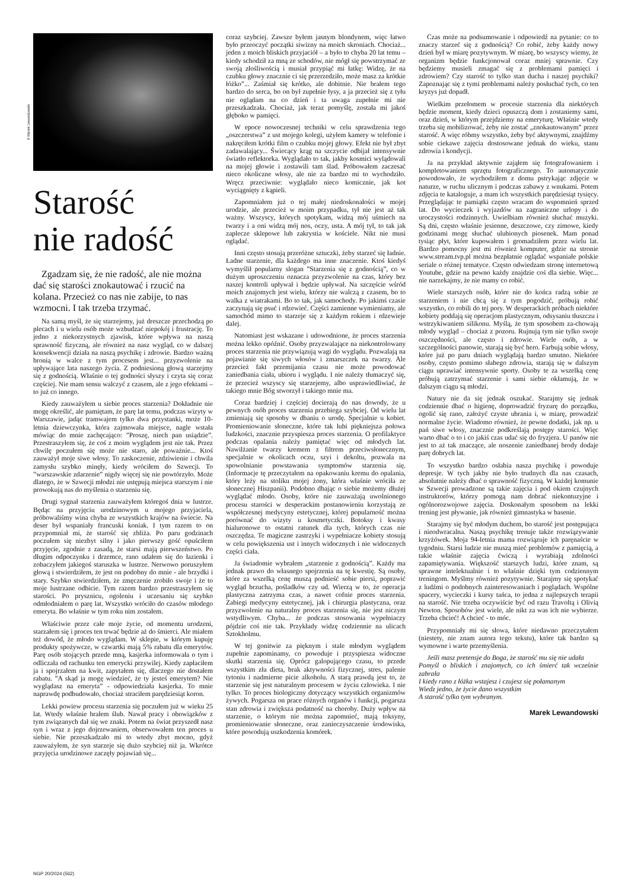© Marek Lewandowski
Starość
nie radość
Zgadzam się, że nie radość, ale nie można dać się starości znokautować i rzucić na kolana. Przecież co nas nie zabije, to nas wzmocni. I tak trzeba trzymać.
Na samą myśl, że się starzejemy, już dreszcze przechodzą po plecach i u wielu osób może wzbudzać niepokój i frustrację. To jedno z niekorzystnych zjawisk, które wpływa na naszą sprawność fizyczną, ale również na nasz wygląd, co w dalszej konsekwencji działa na naszą psychikę i zdrowie. Bardzo ważną bronią w walce z tym procesem jest... przyzwolenie na upływające lata naszego życia. Z podniesioną głową starzejmy się z godnością. Właśnie o tej godności słyszy i czyta się coraz częściej. Nie mam sensu walczyć z czasem, ale z jego efektami – to już co innego.
Kiedy zauważyłem u siebie proces starzenia? Dokładnie nie mogę określić, ale pamiętam, że parę lat temu, podczas wizyty w Warszawie, jadąc tramwajem tylko dwa przystanki, może 10-letnia dziewczynka, która zajmowała miejsce, nagle wstała mówiąc do mnie zachęcająco: ”Proszę, niech pan usiądzie”. Przestraszyłem się, że coś z moim wyglądem jest nie tak. Przez chwilę poczułem się może nie staro, ale poważnie... Ktoś zauważył moje siwe włosy. To zaskoczenie, zdziwienie i chwila zamysłu szybko minęły, kiedy wróciłem do Szwecji. To ”warszawskie zdarzenie” nigdy więcej się nie powtórzyło. Może dlatego, że w Szwecji młodzi nie ustępują miejsca starszym i nie prowokują nas do myślenia o starzeniu się.
Drugi sygnał starzenia zauważyłem któregoś dnia w lustrze. Będąc na przyjęciu urodzinowym u mojego przyjaciela, próbowaliśmy wina chyba ze wszystkich krajów na świecie. Na deser był wspaniały francuski koniak. I tym razem to on przypomniał mi, że starość się zbliża. Po paru godzinach poczułem się niezbyt silny i jako pierwszy gość opuściłem przyjęcie, zgodnie z zasadą, że starsi mają pierwszeństwo. Po długim odpoczynku i drzemce, rano udałem się do łazienki i zobaczyłem jakiegoś staruszka w lustrze. Nerwowo poruszyłem głową i stwierdziłem, że jest on podobny do mnie - ale brzydki i stary. Szybko stwierdziłem, że zmęczenie zrobiło swoje i że to moje lustrzane odbicie. Tym razem bardzo przestraszyłem się starości. Po prysznicu, ogoleniu i uczesaniu się szybko odmłodniałem o parę lat. Wszystko wróciło do czasów młodego emeryta. Bo właśnie w tym roku nim zostałem.
Właściwie przez całe moje życie, od momentu urodzeni, starzałem się i proces ten trwać będzie aż do śmierci. Ale miałem też dowód, że młodo wyglądam. W sklepie, w którym kupuję produkty spożywcze, w czwartki mają 5% rabatu dla emerytów. Parę osób stojących przede mną, kasjerka informowała o tym i odliczała od rachunku ten emeryckі przywilej. Kiedy zapłaciłem ja i spojrzałem na kwit, zapytałem się, dlaczego nie dostałem rabatu. ”A skąd ja mogę wiedzieć, że ty jesteś emerytem? Nie wyglądasz na emeryta” - odpowiedziała kasjerka. To mnie naprawdę podbudowało, chociaż straciłem parędziesiąt koron.
Lekki powiew procesu starzenia się poczułem już w wieku 25 lat. Wtedy właśnie brałem ślub. Nawał pracy i obowiązków z tym związanych dał się we znaki. Potem na świat przyszedł nasz syn i wraz z jego dojrzewaniem, obserwowałem ten proces u siebie. Nie przeszkadzało mi to wtedy zbyt mocno, gdyż zauważyłem, że syn starzeje się dużo szybciej niż ja. Wkrótce przyjęcia urodzinowe zaczęły pojawiań się...
coraz szybciej. Zawsze byłem jasnym blondynem, więc łatwo było przeoczyć początki siwizny na moich skroniach. Chociaż... jeden z moich bliskich przyjaciół – a było to chyba 20 lat temu –kiedy schodził za mną ze schodów, nie mógł się powstrzymać ze swoją złośliwością i musiał przypiąć mi łatkę: Widzę, że na czubku głowy znacznie ci się przerzedziło, może masz za krótkie łóżko”... Zaśmiał się krótko, ale dobitnie. Nie brałem tego bardzo do serca, bo on był zupełnie łysy, a ja przecież się z tyłu nie oglądam na co dzień i ta uwaga zupełnie mi nie przeszkadzała. Chociaż, jak teraz pomyślę, została mi jakoś głęboko w pamięci.
W epoce nowoczesnej techniki w celu sprawdzenia tego „oszczerstwa” z ust mojego kolegi, użyłem kamery w telefonie i nakręciłem krótki film o czubku mojej głowy. Efekt nie był zbyt zadawalający... Świecący krąg na szczycie odbijał intensywnie światło reflektorka. Wyglądało to tak, jakby kosmici wylądowali na mojej głowie i zostawili tam ślad. Próbowałem zaczesać nieco okoliczne włosy, ale nie za bardzo mi to wychodziło. Wręcz przeciwnie: wyglądało nieco komicznie, jak kot wyciągnięty z kąpieli.
Zapomniałem już o tej małej niedoskonałości w mojej urodzie, ale przecież w moim przypadku, tył nie jest aż tak ważny. Wszyscy, których spotykam, widzą mój uśmiech na twarzy i a oni widzą mój nos, oczy, usta. A mój tył, to tak jak zaplecze sklepowe lub zakrystia w kościele. Nikt nie musi oglądać.
Inni często stosują przeróżne sztuczki, żeby starzeć się ładnie. Ładne starzenie, dla każdego ma inne znaczenie. Ktoś kiedyś wymyślił popularny slogan ”Starzenia się z godnością”, co w dużym uproszczeniu oznacza przyzwolenie na czas, który bez naszej kontroli upływał i będzie upływał. Na szczęście wśród moich znajomych jest wielu, którzy nie walczą z czasem, bo to walka z wiatrakami. Bo to tak, jak samochody. Po jakimś czasie zaczynają się psuć i rdzewieć. Części zamienne wymieniamy, ale samochód mimo to starzeje się z każdym rokiem i rdzewieje dalej.
Natomiast jest wskazane i udowodnione, że proces starzenia można lekko opóźnić. Osoby przyzwalające na niekontrolowany proces starzenia nie przywiązują wagi do wyglądu. Pozwalają na pojawianie się siwych włosów i zmarszczek na twarzy. Ale przecież fakt przemijania czasu nie może powodować zaniedbania ciała, ubioru i wyglądu. I nie należy tłumaczyć się, że przecież wszyscy się starzejemy, albo usprawiedliwiać, że takiego mnie Bóg stworzył i takiego mnie ma.
Coraz bardziej i częściej docierają do nas dowody, że u pewnych osób proces starzenia przebiega szybciej. Od wielu lat zmieniają się sposoby w dbaniu o urodę. Specjalnie u kobiet. Promieniowanie słoneczne, które tak lubi piękniejsza połowa ludzkości, znacznie przyspiesza proces starzenia. O profilaktyce podczas opalania należy pamiętać więc od młodych lat. Nawilżanie twarzy kremem z filtrem przeciwsłonecznym, specjalnie w okolicach oczu, szyi i dekoltu, pozwala na spowolnianie powstawania symptomów starzenia się. (Informacje tę przeczytałem na opakowaniu kremu do opalania, który leży na stoliku mojej żony, która właśnie wróciła ze słonecznej Hiszpanii). Podobno dbając o siebie możemy dłużej wyglądać młodo. Osoby, które nie zauważają uwolnionego procesu starości w desperackim postanowieniu korzystają ze współczesnej medycyny estetycznej, której popularność można porównać do wizyty u kosmetyczki. Botoksy i kwasy hialuronowe to ostatni ratunek dla tych, których czas nie oszczędza. Te magiczne zastrzyki i wypełniacze kobiety stosują w celu powiększenia ust i innych widocznych i nie widocznych części ciała.
Ja świadomie wybrałem „starzenie z godnością”. Każdy ma jednak prawo do własnego spojrzenia na tę kwestię. Są osoby, które za wszelką cenę muszą podnieść sobie piersi, poprawić wygląd brzucha, pośladków czy ud. Wierzą w to, że operacja plastyczna zatrzyma czas, a nawet cofnie proces starzenia. Zabiegi medycyny estetycznej, jak i chirurgia plastyczna, oraz przyzwolenie na naturalny proces starzenia się, nie jest niczym wstydliwym. Chyba... że podczas stosowania wypełniaczy pójdzie coś nie tak. Przykłady widzę codziennie na ulicach Sztokholmu.
W tej gonitwie za pięknym i stale młodym wyglądem zupełnie zapominamy, co powoduje i przyspiesza widoczne skutki starzenia się. Oprócz galopującego czasu, to przede wszystkim zła dieta, brak aktywności fizycznej, stres, palenie tytoniu i nadmierne picie alkoholu. A starą prawdą jest to, że starzenie się jest naturalnym procesem w życiu człowieka. I nie tylko. To proces biologiczny dotyczący wszystkich organizmów żywych. Pogarsza on prace różnych organów i funkcji, pogarsza stan zdrowia i zwiększa podatność na choroby. Duży wpływ na starzenie, o którym nie można zapomnieć, mają toksyny, promieniowanie słoneczne, oraz zanieczyszczenie środowiska, które powodują uszkodzenia komórek.
Czas może na podsumowanie i odpowiedź na pytanie: co to znaczy starzeć się z godnością? Co robić, żeby każdy nowy dzień był w miarę pozytywnym. W miarę, bo wszyscy wiemy, że organizm będzie funkcjonował coraz mniej sprawnie. Czy będziemy musieli zmagać się z problemami pamięci i zdrowiem? Czy starość to tylko stan ducha i naszej psychiki? Zapoznając się z tymi problemami należy posłuchać tych, co ten kryzys już dopadł.
Wielkim przełomem w procesie starzenia dla niektórych będzie moment, kiedy dzieci opuszczą dom i zostaniemy sami, oraz dzień, w którym przejdziemy na emeryturę. Właśnie wtedy trzeba się mobilizować, żeby nie zostać „znokautowanym” przez starość. A więc róbmy wszystko, żeby być aktywnymi, znajdźmy sobie ciekawe zajęcia dostosowane jednak do wieku, stanu zdrowia i kondycji.
Ja na przykład aktywnie zająłem się fotografowaniem i kompletowaniem sprzętu fotograficznego. To automatycznie powodowało, że wychodziłem z domu pstrykając zdjęcie w naturze, w ruchu ulicznym i podczas zabawy z wnukami. Potem zdjęcia te kataloguje, a mam ich wszystkich parędziesiąt tysięcy. Przeglądając te pamiątki często wracam do wspomnień sprzed lat. Do wycieczek i wyjazdów na zagraniczne urlopy i do uroczystości rodzinnych. Uwielbiam również słuchać muzyki. Są dni, często właśnie jesienne, deszczowe, czy zimowe, kiedy godzinami mogę słuchać ulubionych piosenek. Mam ponad tysiąc płyt, które kupowałem i gromadziłem przez wielu lat. Bardzo pomocny jest mi również komputer, gdzie na stronie www.stream.tvp.pl można bezpłatnie oglądać wspaniałe polskie seriale o różnej tematyce. Często odwiedzam stronę internetową Youtube, gdzie na pewno każdy znajdzie coś dla siebie. Więc... nie narzekajmy, że nie mamy co robić.
Wiele starszych osób, które nie do końca radzą sobie ze starzeniem i nie chcą się z tym pogodzić, próbują robić wszystko, co robili do tej pory. W desperackich próbach niektóre kobiety poddają się operacjom plastycznym, odsysaniu tłuszczu i wstrzykiwaniem silikonu. Myślą, że tym sposobem za-chowają młody wygląd – chociaż z pozoru. Rujnują tym nie tylko swoje oszczędności, ale często i zdrowie. Wiele osób, a w szczególności panowie, starają się być hero. Farbują sobie włosy, które już po paru dniach wyglądają bardzo smutno. Niektóre osoby, często pomimo słabego zdrowia, starają się w dalszym ciągu uprawiać intensywnie sporty. Osoby te za wszelką cenę próbują zatrzymać starzenie i sami siebie okłamują, że w dalszym ciągu są młodzi.
Natury nie da się jednak oszukać. Starajmy się jednak codziennie dbać o higienę, doprowadzić fryzurę do porządku, ogolić się rano, założyć czyste ubrania i, w miarę, prowadzić normalne życie. Wiadomo również, że pewne dodatki, jak np. u pań siwe włosy, znacznie podkreślają postępy starości. Więc warto dbać o to i co jakiś czas udać się do fryzjera. U panów nie jest to aż tak znaczące, ale noszenie zaniedbanej brody dodaje parę dobrych lat.
To wszystko bardzo osłabia nasza psychikę i powoduje depresje. W tych jakby nie było trudnych dla nas czasach, absolutnie należy dbać o sprawność fizyczną. W każdej komunie w Szwecji prowadzone są takie zajęcia i pod okiem czujnych instruktorów, którzy pomogą nam dobrać niekontuzyjne i ogólnorozwojowe zajęcia. Doskonałym sposobem na lekki trening jest pływanie, jak również gimnastyka w basenie.
Starajmy się być młodym duchem, bo starość jest postępująca i nieodwracalna. Naszą psychikę trenuje także rozwiązywanie krzyżówek. Moja 94-letnia mama rozwiązuje ich paręnaście w tygodniu. Starsi ludzie nie muszą mieć problemów z pamięcią, a takie właśnie zajęcia ćwiczą i wyrabiają zdolności zapamiętywania. Większość starszych ludzi, które znam, są sprawne intelektualnie i to właśnie dzięki tym codziennym treningom. Myślmy również pozytywnie. Starajmy się spotykać z ludźmi o podobnych zainteresowaniach i poglądach. Wspólne spacery, wycieczki i kursy tańca, to jedna z najlepszych terapii na starość. Nie trzeba oczywiście być od razu Travoltą i Olivią Newton. Sposobów jest wiele, ale nikt za was ich nie wybierze. Trzeba chcieć! A chcieć - to móc.
Przypomniały mi się słowa, które niedawno przeczytałem (niestety, nie znam autora tego tekstu), które tak bardzo są wymowne i warte przemyślenia.
Jeśli masz pretensje do Boga, że starość mu się nie udała
Pomyśl o bliskich i znajomych, co ich śmierć tak wcześnie zabrała
I kiedy rano z łóżka wstajesz i czujesz się połamanym
Wiedz jedno, że życie dano wszystkim
A starość tylko tym wybranym.
Marek Lewandowski
NGP 20/2024 (562)